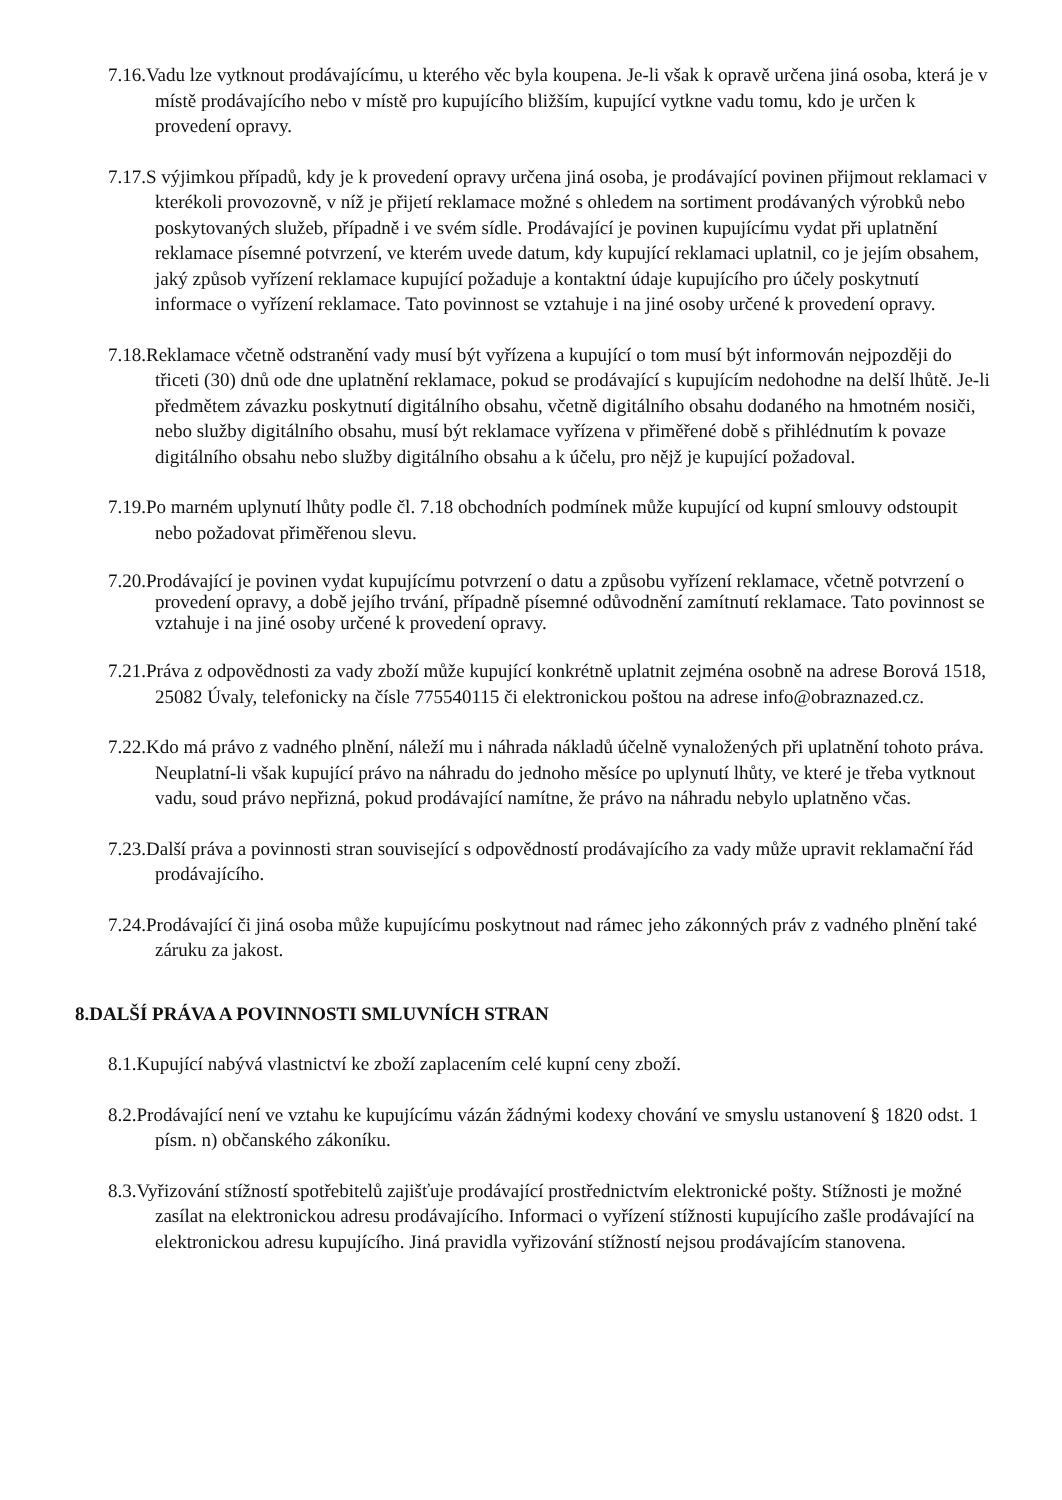7.16.Vadu lze vytknout prodávajícímu, u kterého věc byla koupena. Je-li však k opravě určena jiná osoba, která je v místě prodávajícího nebo v místě pro kupujícího bližším, kupující vytkne vadu tomu, kdo je určen k provedení opravy.
7.17.S výjimkou případů, kdy je k provedení opravy určena jiná osoba, je prodávající povinen přijmout reklamaci v kterékoli provozovně, v níž je přijetí reklamace možné s ohledem na sortiment prodávaných výrobků nebo poskytovaných služeb, případně i ve svém sídle. Prodávající je povinen kupujícímu vydat při uplatnění reklamace písemné potvrzení, ve kterém uvede datum, kdy kupující reklamaci uplatnil, co je jejím obsahem, jaký způsob vyřízení reklamace kupující požaduje a kontaktní údaje kupujícího pro účely poskytnutí informace o vyřízení reklamace. Tato povinnost se vztahuje i na jiné osoby určené k provedení opravy.
7.18.Reklamace včetně odstranění vady musí být vyřízena a kupující o tom musí být informován nejpozději do třiceti (30) dnů ode dne uplatnění reklamace, pokud se prodávající s kupujícím nedohodne na delší lhůtě. Je-li předmětem závazku poskytnutí digitálního obsahu, včetně digitálního obsahu dodaného na hmotném nosiči, nebo služby digitálního obsahu, musí být reklamace vyřízena v přiměřené době s přihlédnutím k povaze digitálního obsahu nebo služby digitálního obsahu a k účelu, pro nějž je kupující požadoval.
7.19.Po marném uplynutí lhůty podle čl. 7.18 obchodních podmínek může kupující od kupní smlouvy odstoupit nebo požadovat přiměřenou slevu.
7.20.Prodávající je povinen vydat kupujícímu potvrzení o datu a způsobu vyřízení reklamace, včetně potvrzení o provedení opravy, a době jejího trvání, případně písemné odůvodnění zamítnutí reklamace. Tato povinnost se vztahuje i na jiné osoby určené k provedení opravy.
7.21.Práva z odpovědnosti za vady zboží může kupující konkrétně uplatnit zejména osobně na adrese Borová 1518, 25082 Úvaly, telefonicky na čísle 775540115 či elektronickou poštou na adrese info@obraznazed.cz.
7.22.Kdo má právo z vadného plnění, náleží mu i náhrada nákladů účelně vynaložených při uplatnění tohoto práva. Neuplatní-li však kupující právo na náhradu do jednoho měsíce po uplynutí lhůty, ve které je třeba vytknout vadu, soud právo nepřizná, pokud prodávající namítne, že právo na náhradu nebylo uplatněno včas.
7.23.Další práva a povinnosti stran související s odpovědností prodávajícího za vady může upravit reklamační řád prodávajícího.
7.24.Prodávající či jiná osoba může kupujícímu poskytnout nad rámec jeho zákonných práv z vadného plnění také záruku za jakost.
8.DALŠÍ PRÁVA A POVINNOSTI SMLUVNÍCH STRAN
8.1.Kupující nabývá vlastnictví ke zboží zaplacením celé kupní ceny zboží.
8.2.Prodávající není ve vztahu ke kupujícímu vázán žádnými kodexy chování ve smyslu ustanovení § 1820 odst. 1 písm. n) občanského zákoníku.
8.3.Vyřizování stížností spotřebitelů zajišťuje prodávající prostřednictvím elektronické pošty. Stížnosti je možné zasílat na elektronickou adresu prodávajícího. Informaci o vyřízení stížnosti kupujícího zašle prodávající na elektronickou adresu kupujícího. Jiná pravidla vyřizování stížností nejsou prodávajícím stanovena.